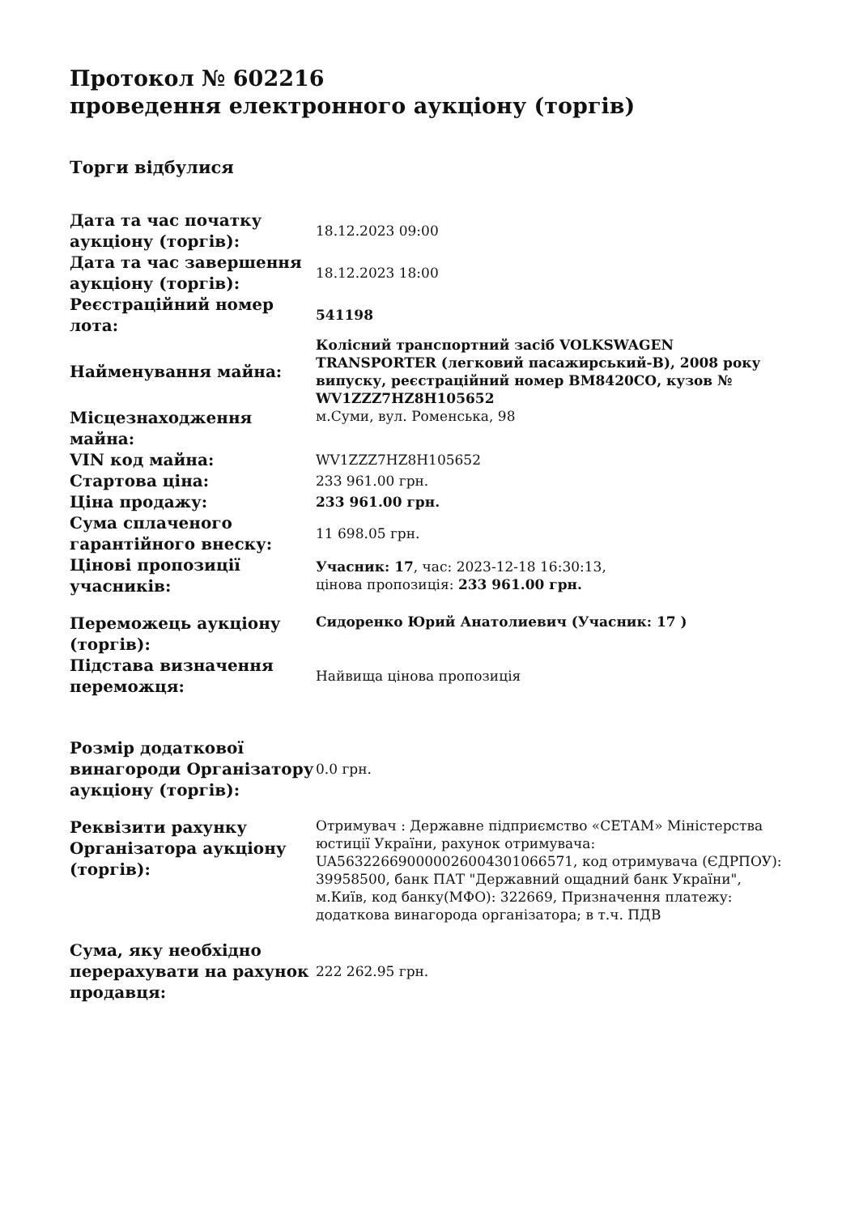Протокол № 602216
проведення електронного аукціону (торгів)
Торги відбулися
| Дата та час початку аукціону (торгів): | 18.12.2023 09:00 |
| Дата та час завершення аукціону (торгів): | 18.12.2023 18:00 |
| Реєстраційний номер лота: | 541198 |
| Найменування майна: | Колісний транспортний засіб VOLKSWAGEN TRANSPORTER (легковий пасажирський-B), 2008 року випуску, реєстраційний номер ВМ8420СО, кузов № WV1ZZZ7HZ8H105652 |
| Місцезнаходження майна: | м.Суми, вул. Роменська, 98 |
| VIN код майна: | WV1ZZZ7HZ8H105652 |
| Стартова ціна: | 233 961.00 грн. |
| Ціна продажу: | 233 961.00 грн. |
| Сума сплаченого гарантійного внеску: | 11 698.05 грн. |
| Цінові пропозиції учасників: | Учасник: 17 , час: 2023-12-18 16:30:13, цінова пропозиція: 233 961.00 грн. |
| Переможець аукціону (торгів): | Сидоренко Юрий Анатолиевич (Учасник: 17 ) |
| Підстава визначення переможця: | Найвища цінова пропозиція |
| Розмір додаткової винагороди Організатору аукціону (торгів): | 0.0 грн. |
| Реквізити рахунку Організатора аукціону (торгів): | Отримувач : Державне підприємство «СЕТАМ» Міністерства юстиції України, рахунок отримувача: UA563226690000026004301066571, код отримувача (ЄДРПОУ): 39958500, банк ПАТ "Державний ощадний банк України", м.Київ, код банку(МФО): 322669, Призначення платежу: додаткова винагорода організатора; в т.ч. ПДВ |
| Сума, яку необхідно перерахувати на рахунок продавця: | 222 262.95 грн. |